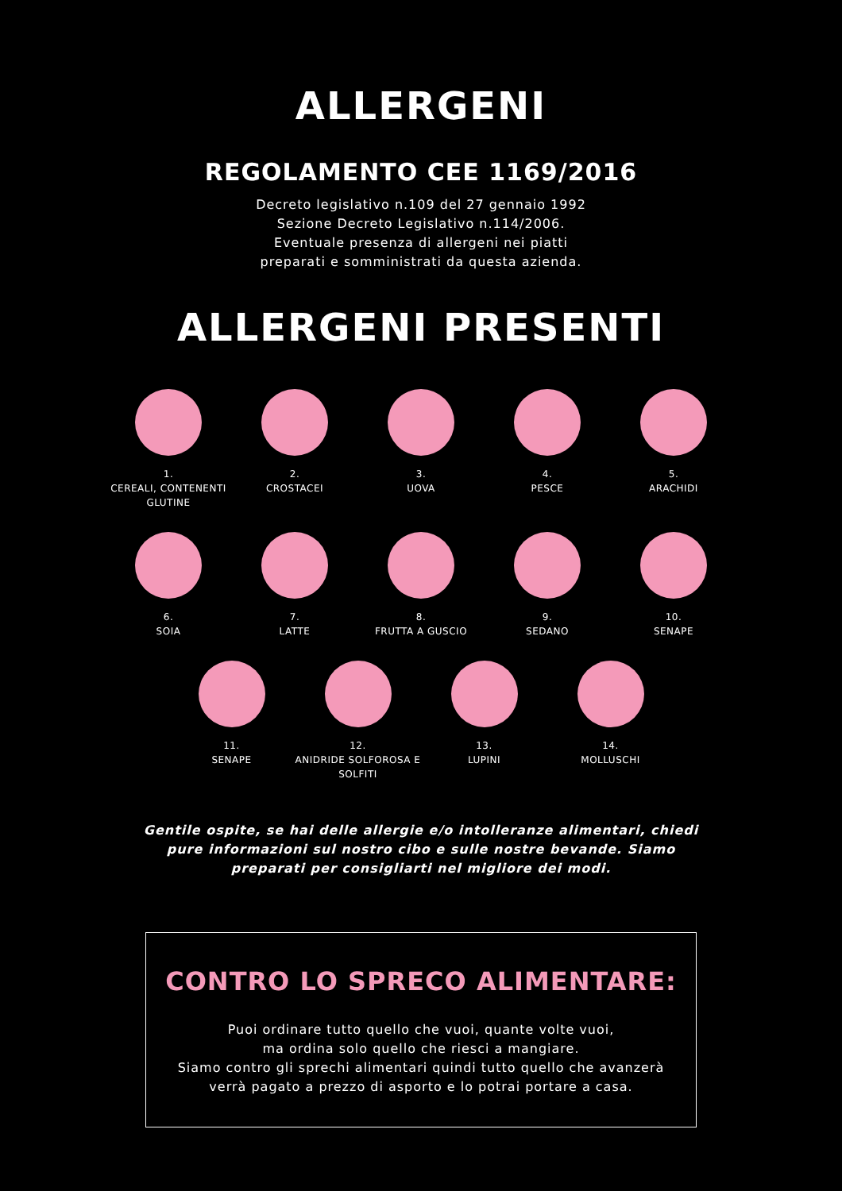ALLERGENI
REGOLAMENTO CEE 1169/2016
Decreto legislativo n.109 del 27 gennaio 1992
Sezione Decreto Legislativo n.114/2006.
Eventuale presenza di allergeni nei piatti
preparati e somministrati da questa azienda.
ALLERGENI PRESENTI
1.
CEREALI, CONTENENTI GLUTINE
2.
CROSTACEI
3.
UOVA
4.
PESCE
5.
ARACHIDI
6.
SOIA
7.
LATTE
8.
FRUTTA A GUSCIO
9.
SEDANO
10.
SENAPE
11.
SENAPE
12.
ANIDRIDE SOLFOROSA E SOLFITI
13.
LUPINI
14.
MOLLUSCHI
Gentile ospite, se hai delle allergie e/o intolleranze alimentari, chiedi pure informazioni sul nostro cibo e sulle nostre bevande. Siamo preparati per consigliarti nel migliore dei modi.
CONTRO LO SPRECO ALIMENTARE:
Puoi ordinare tutto quello che vuoi, quante volte vuoi,
ma ordina solo quello che riesci a mangiare.
Siamo contro gli sprechi alimentari quindi tutto quello che avanzerà
verrà pagato a prezzo di asporto e lo potrai portare a casa.